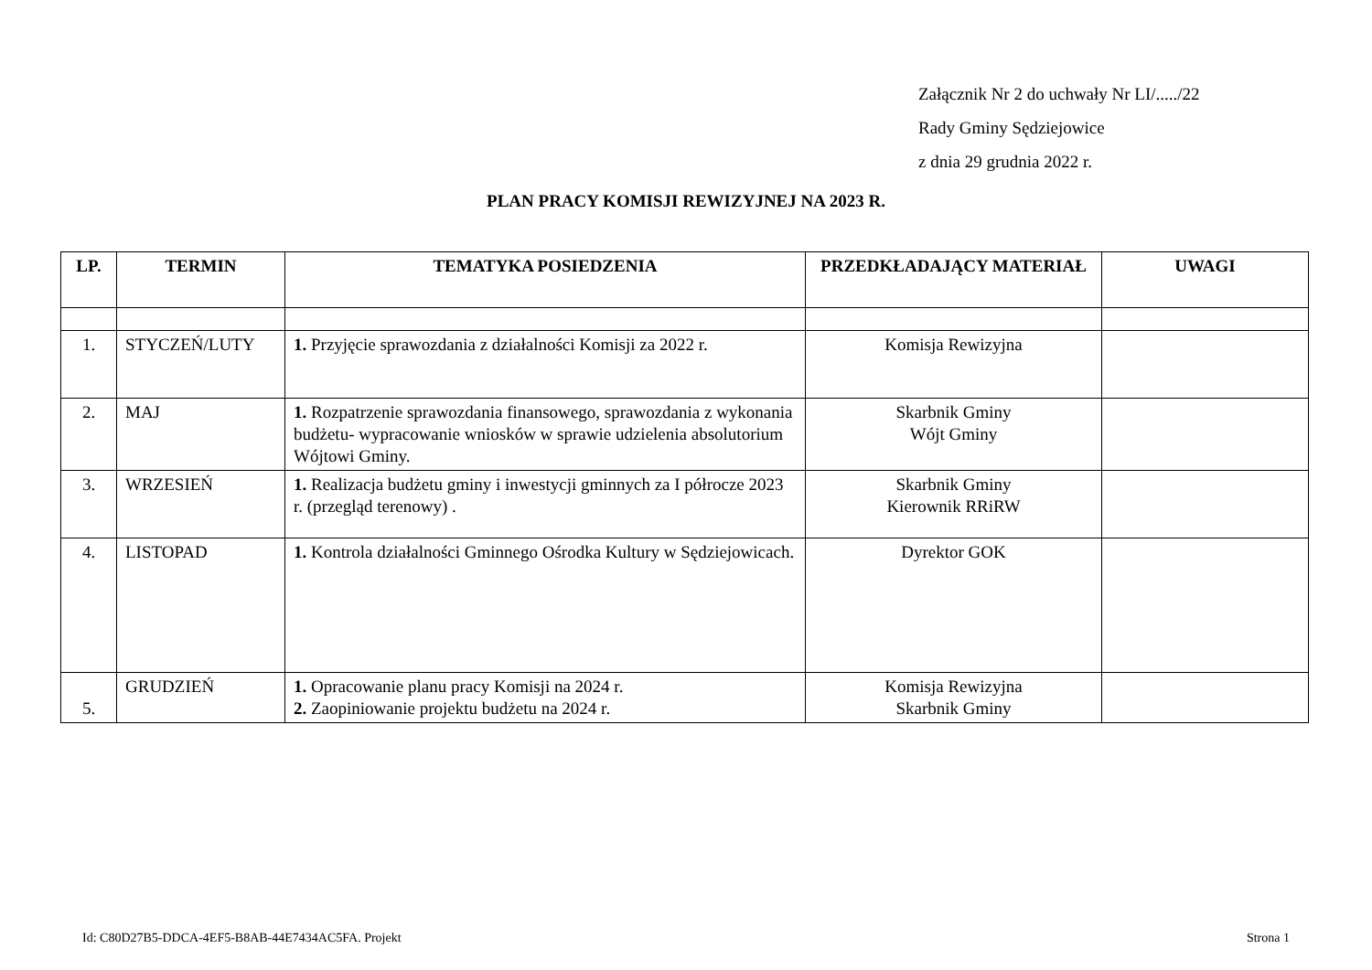Załącznik Nr 2 do uchwały Nr LI/...../22
Rady Gminy Sędziejowice
z dnia 29 grudnia 2022 r.
PLAN PRACY KOMISJI REWIZYJNEJ NA 2023 R.
| LP. | TERMIN | TEMATYKA POSIEDZENIA | PRZEDKŁADAJĄCY MATERIAŁ | UWAGI |
| --- | --- | --- | --- | --- |
| 1. | STYCZEŃ/LUTY | 1. Przyjęcie sprawozdania z działalności Komisji za 2022 r. | Komisja Rewizyjna | |
| 2. | MAJ | 1. Rozpatrzenie sprawozdania finansowego, sprawozdania z wykonania budżetu- wypracowanie wniosków w sprawie udzielenia absolutorium Wójtowi Gminy. | Skarbnik Gminy Wójt Gminy | |
| 3. | WRZESIEŃ | 1. Realizacja budżetu gminy i inwestycji gminnych za I półrocze 2023 r. (przegląd terenowy) . | Skarbnik Gminy Kierownik RRiRW | |
| 4. | LISTOPAD | 1. Kontrola działalności Gminnego Ośrodka Kultury w Sędziejowicach. | Dyrektor GOK | |
| 5. | GRUDZIEŃ | 1. Opracowanie planu pracy Komisji na 2024 r. 2. Zaopiniowanie projektu budżetu na 2024 r. | Komisja Rewizyjna Skarbnik Gminy | |
Id: C80D27B5-DDCA-4EF5-B8AB-44E7434AC5FA. Projekt Strona 1